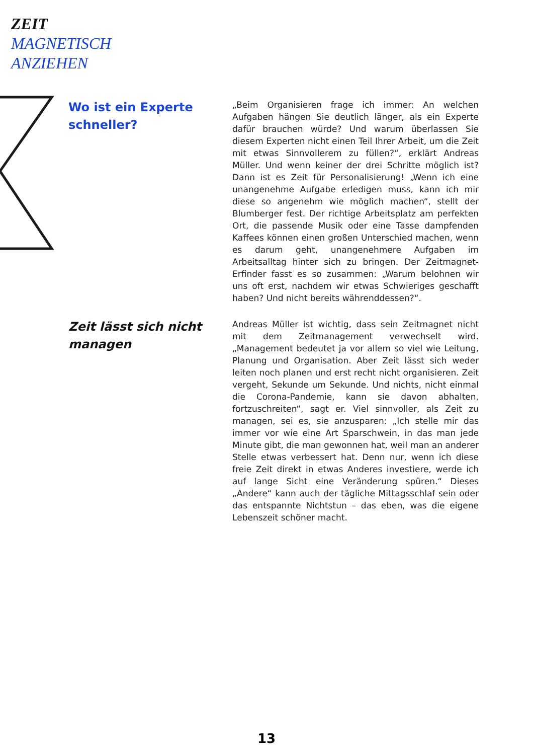ZEIT
MAGNETISCH
ANZIEHEN
Wo ist ein Experte schneller?
„Beim Organisieren frage ich immer: An welchen Aufgaben hängen Sie deutlich länger, als ein Experte dafür brauchen würde? Und warum überlassen Sie diesem Experten nicht einen Teil Ihrer Arbeit, um die Zeit mit etwas Sinnvollerem zu füllen?“, erklärt Andreas Müller. Und wenn keiner der drei Schritte möglich ist? Dann ist es Zeit für Personalisierung! „Wenn ich eine unangenehme Aufgabe erledigen muss, kann ich mir diese so angenehm wie möglich machen“, stellt der Blumberger fest. Der richtige Arbeitsplatz am perfekten Ort, die passende Musik oder eine Tasse dampfenden Kaffees können einen großen Unterschied machen, wenn es darum geht, unangenehmere Aufgaben im Arbeitsalltag hinter sich zu bringen. Der Zeitmagnet-Erfinder fasst es so zusammen: „Warum belohnen wir uns oft erst, nachdem wir etwas Schwieriges geschafft haben? Und nicht bereits währenddessen?“.
Zeit lässt sich nicht managen
Andreas Müller ist wichtig, dass sein Zeitmagnet nicht mit dem Zeitmanagement verwechselt wird. „Management bedeutet ja vor allem so viel wie Leitung, Planung und Organisation. Aber Zeit lässt sich weder leiten noch planen und erst recht nicht organisieren. Zeit vergeht, Sekunde um Sekunde. Und nichts, nicht einmal die Corona-Pandemie, kann sie davon abhalten, fortzuschreiten“, sagt er. Viel sinnvoller, als Zeit zu managen, sei es, sie anzusparen: „Ich stelle mir das immer vor wie eine Art Sparschwein, in das man jede Minute gibt, die man gewonnen hat, weil man an anderer Stelle etwas verbessert hat. Denn nur, wenn ich diese freie Zeit direkt in etwas Anderes investiere, werde ich auf lange Sicht eine Veränderung spüren.“ Dieses „Andere“ kann auch der tägliche Mittagsschlaf sein oder das entspannte Nichtstun – das eben, was die eigene Lebenszeit schöner macht.
13